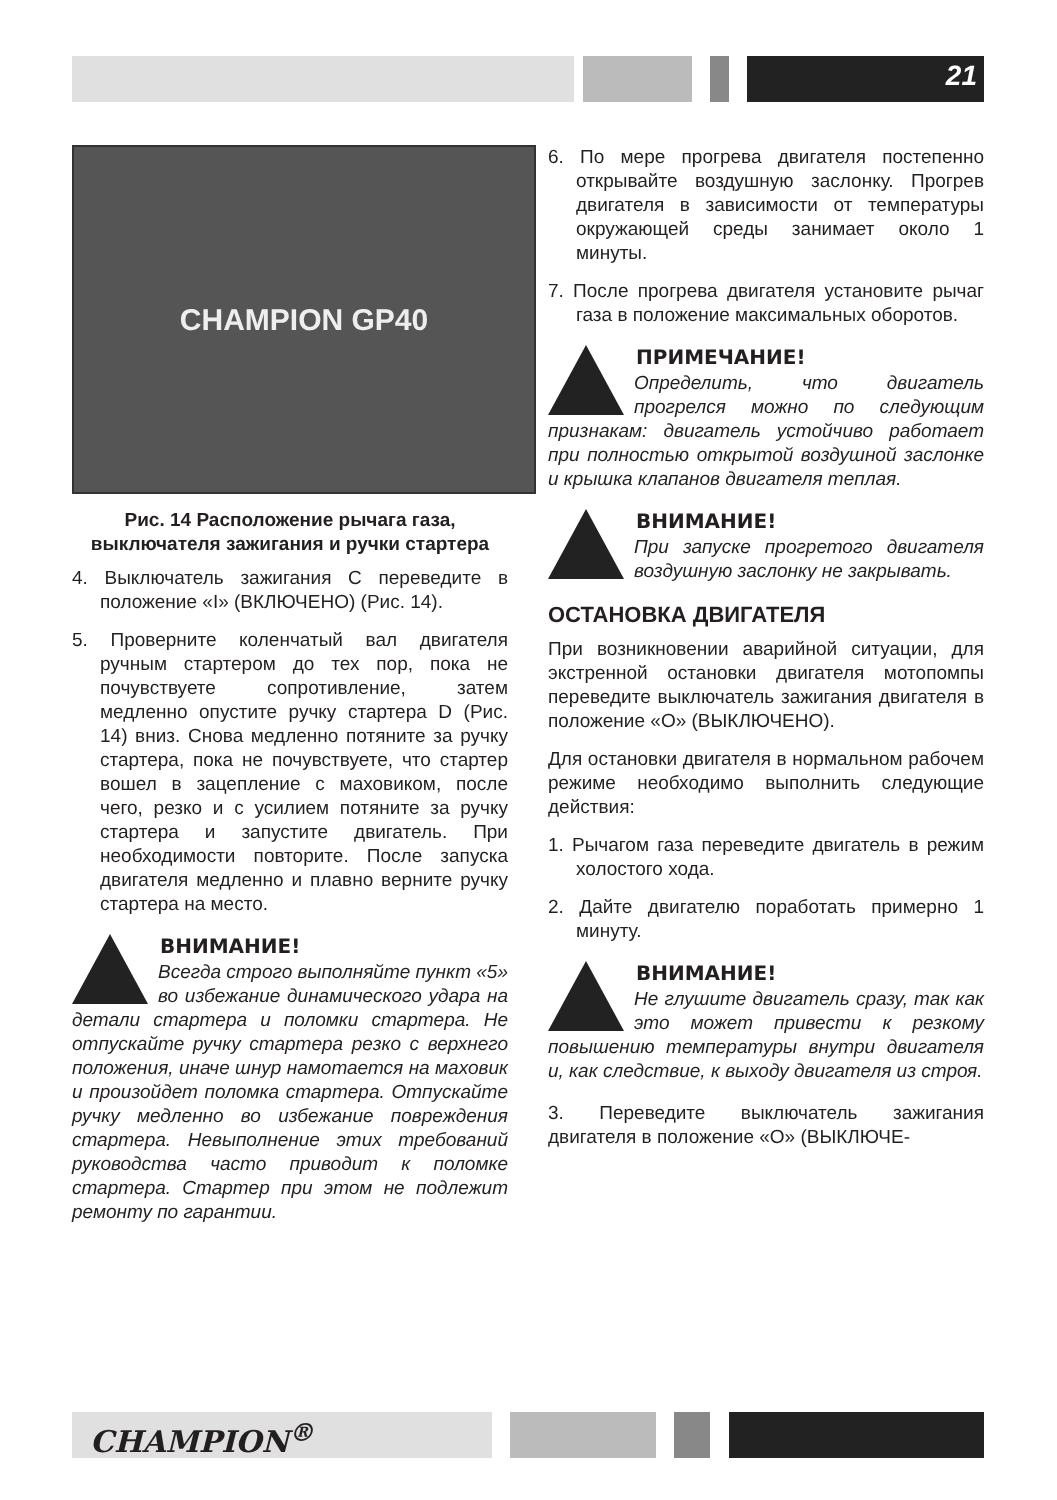21
CHAMPION GP40
Рис. 14 Расположение рычага газа, выключателя зажигания и ручки стартера
4. Выключатель зажигания C переведите в положение «I» (ВКЛЮЧЕНО) (Рис. 14).
5. Проверните коленчатый вал двигателя ручным стартером до тех пор, пока не почувствуете сопротивление, затем медленно опустите ручку стартера D (Рис. 14) вниз. Снова медленно потяните за ручку стартера, пока не почувствуете, что стартер вошел в зацепление с маховиком, после чего, резко и с усилием потяните за ручку стартера и запустите двигатель. При необходимости повторите. После запуска двигателя медленно и плавно верните ручку стартера на место.
ВНИМАНИЕ!
Всегда строго выполняйте пункт «5» во избежание динамического удара на детали стартера и поломки стартера. Не отпускайте ручку стартера резко с верхнего положения, иначе шнур намотается на маховик и произойдет поломка стартера. Отпускайте ручку медленно во избежание повреждения стартера. Невыполнение этих требований руководства часто приводит к поломке стартера. Стартер при этом не подлежит ремонту по гарантии.
6. По мере прогрева двигателя постепенно открывайте воздушную заслонку. Прогрев двигателя в зависимости от температуры окружающей среды занимает около 1 минуты.
7. После прогрева двигателя установите рычаг газа в положение максимальных оборотов.
ПРИМЕЧАНИЕ!
Определить, что двигатель прогрелся можно по следующим признакам: двигатель устойчиво работает при полностью открытой воздушной заслонке и крышка клапанов двигателя теплая.
ВНИМАНИЕ!
При запуске прогретого двигателя воздушную заслонку не закрывать.
ОСТАНОВКА ДВИГАТЕЛЯ
При возникновении аварийной ситуации, для экстренной остановки двигателя мотопомпы переведите выключатель зажигания двигателя в положение «O» (ВЫКЛЮЧЕНО).
Для остановки двигателя в нормальном рабочем режиме необходимо выполнить следующие действия:
1. Рычагом газа переведите двигатель в режим холостого хода.
2. Дайте двигателю поработать примерно 1 минуту.
ВНИМАНИЕ!
Не глушите двигатель сразу, так как это может привести к резкому повышению температуры внутри двигателя и, как следствие, к выходу двигателя из строя.
3. Переведите выключатель зажигания двигателя в положение «O» (ВЫКЛЮЧЕ-
CHAMPION<sup>®</sup>